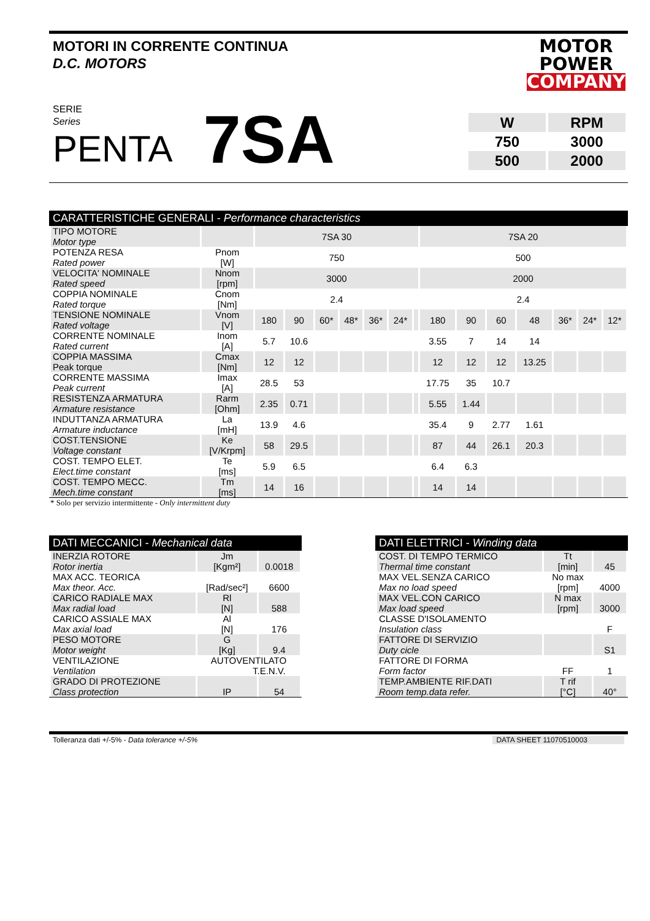MOTORI IN CORRENTE CONTINUA
D.C. MOTORS
MOTOR
POWER
COMPANY
SERIE
Series
PENTA
7SA
| W | RPM |
| 750 | 3000 |
| 500 | 2000 |
CARATTERISTICHE GENERALI - Performance characteristics
| TIPO MOTORE Motor type | | 7SA 30 | | | | | | | 7SA 20 | | | | | | |
| POTENZA RESA Rated power | Pnom [W] | 750 | | | | | | | 500 | | | | | | |
| VELOCITA' NOMINALE Rated speed | Nnom [rpm] | 3000 | | | | | | | 2000 | | | | | | |
| COPPIA NOMINALE Rated torque | Cnom [Nm] | 2.4 | | | | | | | 2.4 | | | | | | |
| TENSIONE NOMINALE Rated voltage | Vnom [V] | 180 | 90 | 60* | 48* | 36* | 24* | | 180 | 90 | 60 | 48 | 36* | 24* | 12* |
| CORRENTE NOMINALE Rated current | Inom [A] | 5.7 | 10.6 | | | | | | 3.55 | 7 | 14 | 14 | | | |
| COPPIA MASSIMA Peak torque | Cmax [Nm] | 12 | 12 | | | | | | 12 | 12 | 12 | 13.25 | | | |
| CORRENTE MASSIMA Peak current | Imax [A] | 28.5 | 53 | | | | | | 17.75 | 35 | 10.7 | | | | |
| RESISTENZA ARMATURA Armature resistance | Rarm [Ohm] | 2.35 | 0.71 | | | | | | 5.55 | 1.44 | | | | | |
| INDUTTANZA ARMATURA Armature inductance | La [mH] | 13.9 | 4.6 | | | | | | 35.4 | 9 | 2.77 | 1.61 | | | |
| COST.TENSIONE Voltage constant | Ke [V/Krpm] | 58 | 29.5 | | | | | | 87 | 44 | 26.1 | 20.3 | | | |
| COST. TEMPO ELET. Elect.time constant | Te [ms] | 5.9 | 6.5 | | | | | | 6.4 | 6.3 | | | | | |
| COST. TEMPO MECC. Mech.time constant | Tm [ms] | 14 | 16 | | | | | | 14 | 14 | | | | | |
* Solo per servizio intermittente - Only intermittent duty
DATI MECCANICI - Mechanical data
| INERZIA ROTORE Rotor inertia | Jm [Kgm²] | 0.0018 |
| MAX ACC. TEORICA Max theor. Acc. | [Rad/sec²] | 6600 |
| CARICO RADIALE MAX Max radial load | Rl [N] | 588 |
| CARICO ASSIALE MAX Max axial load | Al [N] | 176 |
| PESO MOTORE Motor weight | G [Kg] | 9.4 |
| VENTILAZIONE Ventilation | AUTOVENTILATO T.E.N.V. | |
| GRADO DI PROTEZIONE Class protection | IP | 54 |
DATI ELETTRICI - Winding data
| COST. DI TEMPO TERMICO Thermal time constant | Tt [min] | 45 |
| MAX VEL.SENZA CARICO Max no load speed | No max [rpm] | 4000 |
| MAX VEL.CON CARICO Max load speed | N max [rpm] | 3000 |
| CLASSE D'ISOLAMENTO Insulation class | | F |
| FATTORE DI SERVIZIO Duty cicle | | S1 |
| FATTORE DI FORMA Form factor | FF | 1 |
| TEMP.AMBIENTE RIF.DATI Room temp.data refer. | T rif [°C] | 40° |
Tolleranza dati +/-5% - Data tolerance +/-5% DATA SHEET 11070510003